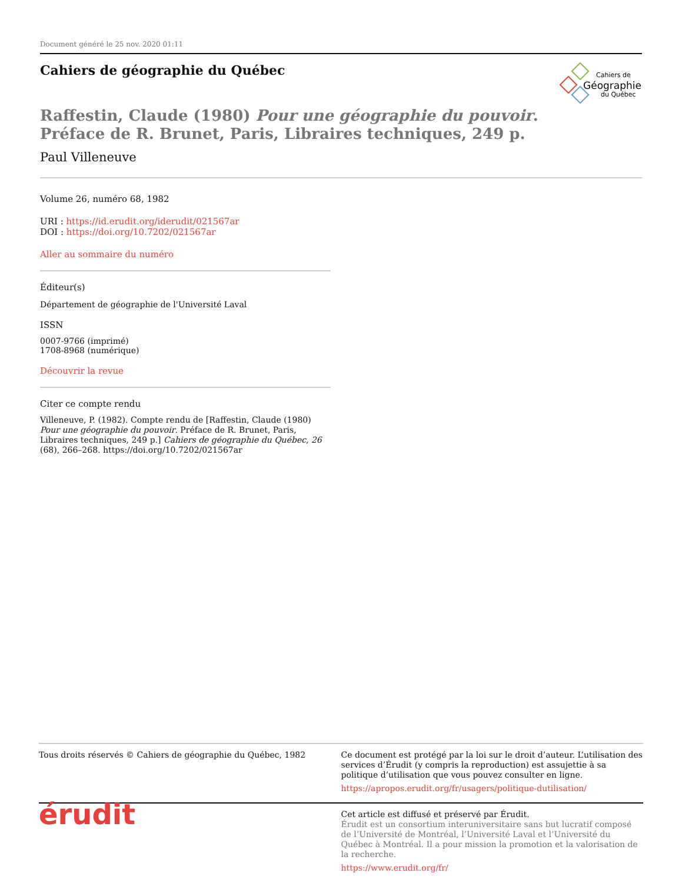Document généré le 25 nov. 2020 01:11
Cahiers de géographie du Québec
Cahiers de
Géographie
du Québec
Raffestin, Claude (1980) Pour une géographie du pouvoir.
Préface de R. Brunet, Paris, Libraires techniques, 249 p.
Paul Villeneuve
Volume 26, numéro 68, 1982
URI : https://id.erudit.org/iderudit/021567ar
DOI : https://doi.org/10.7202/021567ar
Aller au sommaire du numéro
Éditeur(s)
Département de géographie de l'Université Laval
ISSN
0007-9766 (imprimé)
1708-8968 (numérique)
Découvrir la revue
Citer ce compte rendu
Villeneuve, P. (1982). Compte rendu de [Raffestin, Claude (1980) Pour une géographie du pouvoir. Préface de R. Brunet, Paris, Libraires techniques, 249 p.] Cahiers de géographie du Québec, 26 (68), 266–268. https://doi.org/10.7202/021567ar
Tous droits réservés © Cahiers de géographie du Québec, 1982
Ce document est protégé par la loi sur le droit d’auteur. L’utilisation des services d’Érudit (y compris la reproduction) est assujettie à sa politique d’utilisation que vous pouvez consulter en ligne.
https://apropos.erudit.org/fr/usagers/politique-dutilisation/
érudit
Cet article est diffusé et préservé par Érudit.
Érudit est un consortium interuniversitaire sans but lucratif composé de l’Université de Montréal, l’Université Laval et l’Université du Québec à Montréal. Il a pour mission la promotion et la valorisation de la recherche.
https://www.erudit.org/fr/